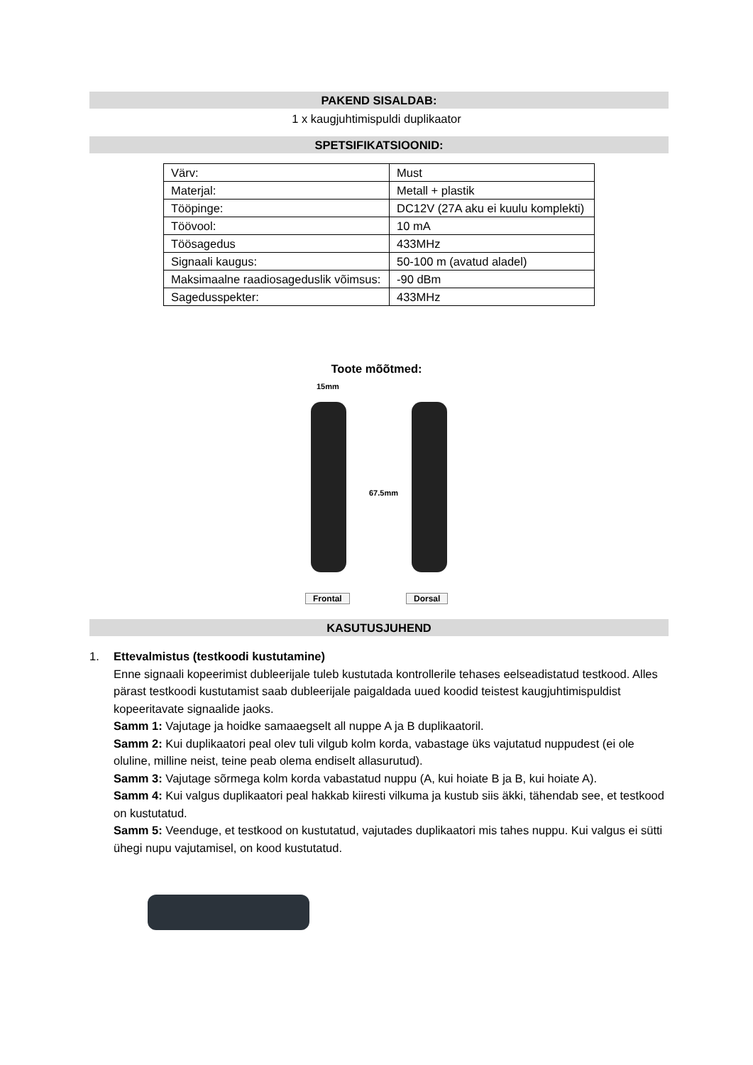PAKEND SISALDAB:
1 x kaugjuhtimispuldi duplikaator
SPETSIFIKATSIOONID:
| Värv: | Must |
| Materjal: | Metall + plastik |
| Tööpinge: | DC12V (27A aku ei kuulu komplekti) |
| Töövool: | 10 mA |
| Töösagedus | 433MHz |
| Signaali kaugus: | 50-100 m (avatud aladel) |
| Maksimaalne raadiosageduslik võimsus: | -90 dBm |
| Sagedusspekter: | 433MHz |
Toote mõõtmed:
15mm
67.5mm
Frontal Dorsal
KASUTUSJUHEND
1.
Ettevalmistus (testkoodi kustutamine)
Enne signaali kopeerimist dubleerijale tuleb kustutada kontrollerile tehases eelseadistatud testkood. Alles pärast testkoodi kustutamist saab dubleerijale paigaldada uued koodid teistest kaugjuhtimispuldist kopeeritavate signaalide jaoks.
Samm 1: Vajutage ja hoidke samaaegselt all nuppe A ja B duplikaatoril.
Samm 2: Kui duplikaatori peal olev tuli vilgub kolm korda, vabastage üks vajutatud nuppudest (ei ole oluline, milline neist, teine peab olema endiselt allasurutud).
Samm 3: Vajutage sõrmega kolm korda vabastatud nuppu (A, kui hoiate B ja B, kui hoiate A).
Samm 4: Kui valgus duplikaatori peal hakkab kiiresti vilkuma ja kustub siis äkki, tähendab see, et testkood on kustutatud.
Samm 5: Veenduge, et testkood on kustutatud, vajutades duplikaatori mis tahes nuppu. Kui valgus ei sütti ühegi nupu vajutamisel, on kood kustutatud.